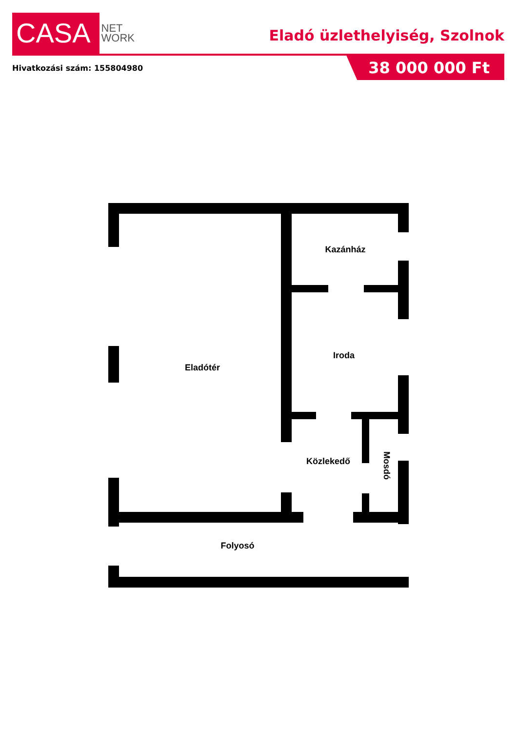CASA
NET
WORK
Eladó üzlethelyiség, Szolnok
Hivatkozási szám: 155804980
38 000 000 Ft
Eladótér
Kazánház
Iroda
Közlekedő
Mosdó
Folyosó